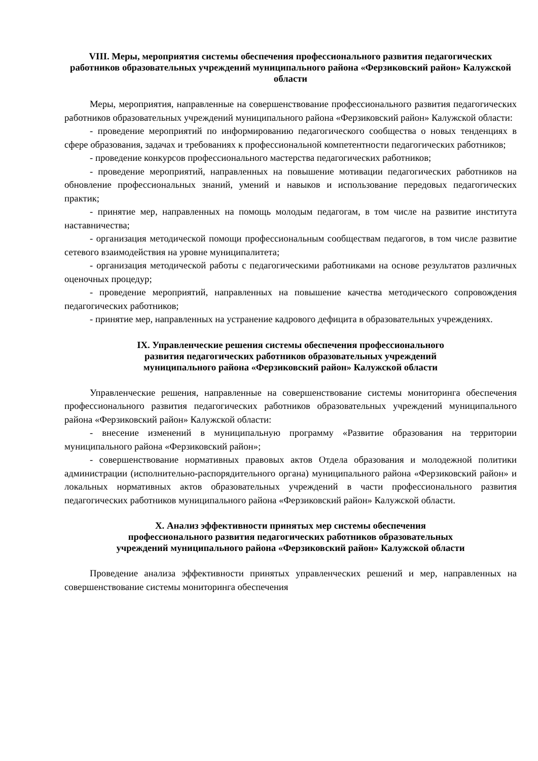VIII. Меры, мероприятия системы обеспечения профессионального развития педагогических работников образовательных учреждений муниципального района «Ферзиковский район» Калужской области
Меры, мероприятия, направленные на совершенствование профессионального развития педагогических работников образовательных учреждений муниципального района «Ферзиковский район» Калужской области:
- проведение мероприятий по информированию педагогического сообщества о новых тенденциях в сфере образования, задачах и требованиях к профессиональной компетентности педагогических работников;
- проведение конкурсов профессионального мастерства педагогических работников;
- проведение мероприятий, направленных на повышение мотивации педагогических работников на обновление профессиональных знаний, умений и навыков и использование передовых педагогических практик;
- принятие мер, направленных на помощь молодым педагогам, в том числе на развитие института наставничества;
- организация методической помощи профессиональным сообществам педагогов, в том числе развитие сетевого взаимодействия на уровне муниципалитета;
- организация методической работы с педагогическими работниками на основе результатов различных оценочных процедур;
- проведение мероприятий, направленных на повышение качества методического сопровождения педагогических работников;
- принятие мер, направленных на устранение кадрового дефицита в образовательных учреждениях.
IX. Управленческие решения системы обеспечения профессионального
развития педагогических работников образовательных учреждений
муниципального района «Ферзиковский район» Калужской области
Управленческие решения, направленные на совершенствование системы мониторинга обеспечения профессионального развития педагогических работников образовательных учреждений муниципального района «Ферзиковский район» Калужской области:
- внесение изменений в муниципальную программу «Развитие образования на территории муниципального района «Ферзиковский район»;
- совершенствование нормативных правовых актов Отдела образования и молодежной политики администрации (исполнительно-распорядительного органа) муниципального района «Ферзиковский район» и локальных нормативных актов образовательных учреждений в части профессионального развития педагогических работников муниципального района «Ферзиковский район» Калужской области.
X. Анализ эффективности принятых мер системы обеспечения
профессионального развития педагогических работников образовательных
учреждений муниципального района «Ферзиковский район» Калужской области
Проведение анализа эффективности принятых управленческих решений и мер, направленных на совершенствование системы мониторинга обеспечения